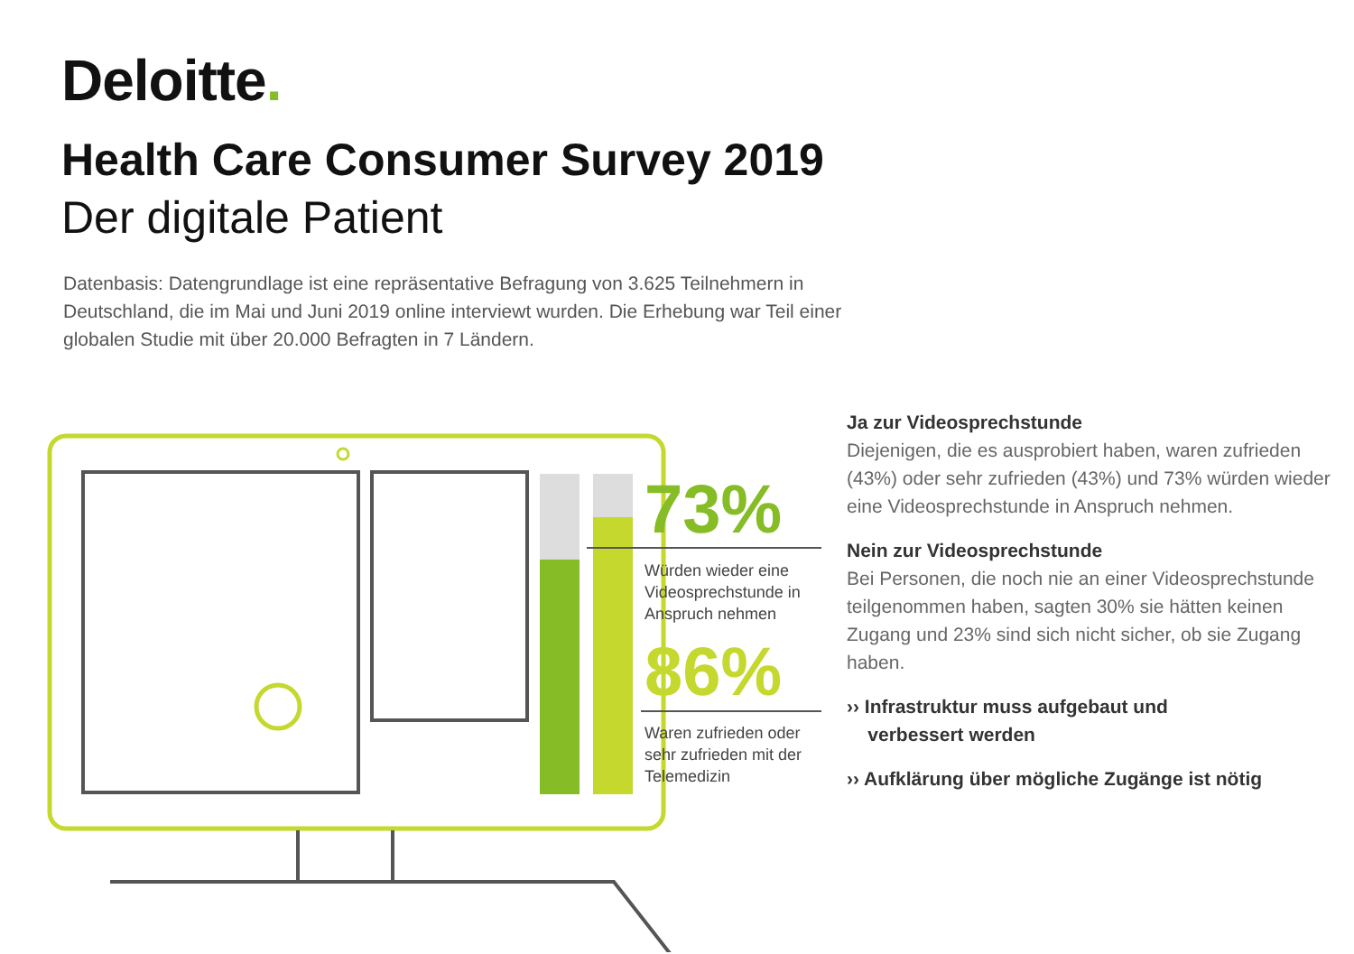Deloitte.
Health Care Consumer Survey 2019
Der digitale Patient
Datenbasis: Datengrundlage ist eine repräsentative Befragung von 3.625 Teilnehmern in Deutschland, die im Mai und Juni 2019 online interviewt wurden. Die Erhebung war Teil einer globalen Studie mit über 20.000 Befragten in 7 Ländern.
73%
Würden wieder eine
Videosprechstunde in
Anspruch nehmen
86%
Waren zufrieden oder
sehr zufrieden mit der
Telemedizin
Ja zur Videosprechstunde
Diejenigen, die es ausprobiert haben, waren zufrieden (43%) oder sehr zufrieden (43%) und 73% würden wieder eine Videosprechstunde in Anspruch nehmen.
Nein zur Videosprechstunde
Bei Personen, die noch nie an einer Videosprechstunde teilgenommen haben, sagten 30% sie hätten keinen Zugang und 23% sind sich nicht sicher, ob sie Zugang haben.
›› Infrastruktur muss aufgebaut und
verbessert werden
›› Aufklärung über mögliche Zugänge ist nötig